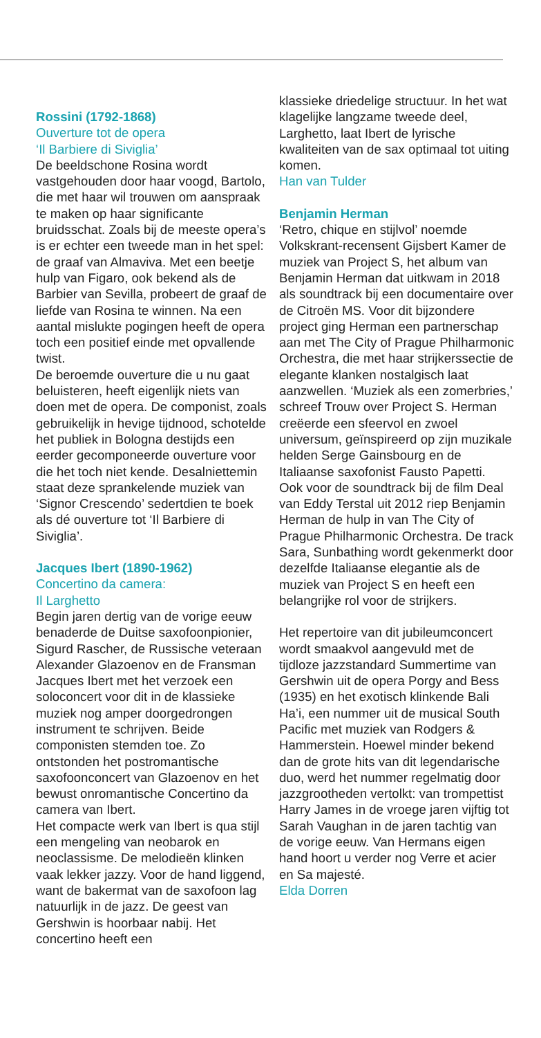Rossini (1792-1868)
Ouverture tot de opera
‘Il Barbiere di Siviglia’
De beeldschone Rosina wordt vastgehouden door haar voogd, Bartolo, die met haar wil trouwen om aanspraak te maken op haar significante bruidsschat. Zoals bij de meeste opera’s is er echter een tweede man in het spel: de graaf van Almaviva. Met een beetje hulp van Figaro, ook bekend als de Barbier van Sevilla, probeert de graaf de liefde van Rosina te winnen. Na een aantal mislukte pogingen heeft de opera toch een positief einde met opvallende twist.
De beroemde ouverture die u nu gaat beluisteren, heeft eigenlijk niets van doen met de opera. De componist, zoals gebruikelijk in hevige tijdnood, schotelde het publiek in Bologna destijds een eerder gecomponeerde ouverture voor die het toch niet kende. Desalniettemin staat deze sprankelende muziek van ‘Signor Crescendo’ sedertdien te boek als dé ouverture tot ‘Il Barbiere di Siviglia’.
Jacques Ibert (1890-1962)
Concertino da camera:
Il Larghetto
Begin jaren dertig van de vorige eeuw benaderde de Duitse saxofoonpionier, Sigurd Rascher, de Russische veteraan Alexander Glazoenov en de Fransman Jacques Ibert met het verzoek een soloconcert voor dit in de klassieke muziek nog amper doorgedrongen instrument te schrijven. Beide componisten stemden toe. Zo ontstonden het postromantische saxofoonconcert van Glazoenov en het bewust onromantische Concertino da camera van Ibert.
Het compacte werk van Ibert is qua stijl een mengeling van neobarok en neoclassisme. De melodieën klinken vaak lekker jazzy. Voor de hand liggend, want de bakermat van de saxofoon lag natuurlijk in de jazz. De geest van Gershwin is hoorbaar nabij. Het concertino heeft een
klassieke driedelige structuur. In het wat klagelijke langzame tweede deel, Larghetto, laat Ibert de lyrische kwaliteiten van de sax optimaal tot uiting komen.
Han van Tulder
Benjamin Herman
‘Retro, chique en stijlvol’ noemde Volkskrant-recensent Gijsbert Kamer de muziek van Project S, het album van Benjamin Herman dat uitkwam in 2018 als soundtrack bij een documentaire over de Citroën MS. Voor dit bijzondere project ging Herman een partnerschap aan met The City of Prague Philharmonic Orchestra, die met haar strijkerssectie de elegante klanken nostalgisch laat aanzwellen. ‘Muziek als een zomerbries,’ schreef Trouw over Project S. Herman creëerde een sfeervol en zwoel universum, geïnspireerd op zijn muzikale helden Serge Gainsbourg en de Italiaanse saxofonist Fausto Papetti.
Ook voor de soundtrack bij de film Deal van Eddy Terstal uit 2012 riep Benjamin Herman de hulp in van The City of Prague Philharmonic Orchestra. De track Sara, Sunbathing wordt gekenmerkt door dezelfde Italiaanse elegantie als de muziek van Project S en heeft een belangrijke rol voor de strijkers.
Het repertoire van dit jubileumconcert wordt smaakvol aangevuld met de tijdloze jazzstandard Summertime van Gershwin uit de opera Porgy and Bess (1935) en het exotisch klinkende Bali Ha’i, een nummer uit de musical South Pacific met muziek van Rodgers & Hammerstein. Hoewel minder bekend dan de grote hits van dit legendarische duo, werd het nummer regelmatig door jazzgrootheden vertolkt: van trompettist Harry James in de vroege jaren vijftig tot Sarah Vaughan in de jaren tachtig van de vorige eeuw. Van Hermans eigen hand hoort u verder nog Verre et acier en Sa majesté.
Elda Dorren